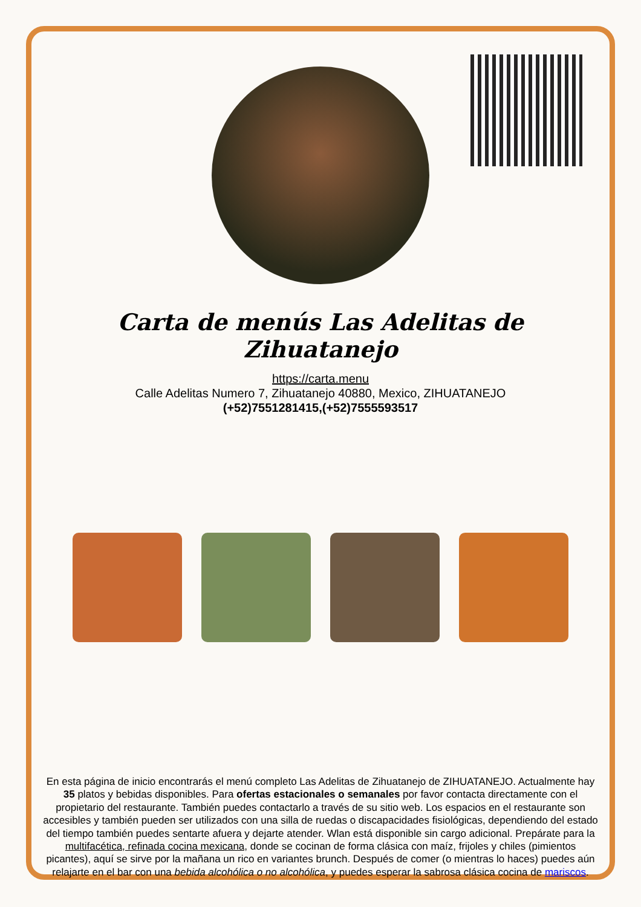Carta de menús Las Adelitas de Zihuatanejo
https://carta.menu
Calle Adelitas Numero 7, Zihuatanejo 40880, Mexico, ZIHUATANEJO
(+52)7551281415,(+52)7555593517
En esta página de inicio encontrarás el menú completo Las Adelitas de Zihuatanejo de ZIHUATANEJO. Actualmente hay 35 platos y bebidas disponibles. Para ofertas estacionales o semanales por favor contacta directamente con el propietario del restaurante. También puedes contactarlo a través de su sitio web. Los espacios en el restaurante son accesibles y también pueden ser utilizados con una silla de ruedas o discapacidades fisiológicas, dependiendo del estado del tiempo también puedes sentarte afuera y dejarte atender. Wlan está disponible sin cargo adicional. Prepárate para la multifacética, refinada cocina mexicana, donde se cocinan de forma clásica con maíz, frijoles y chiles (pimientos picantes), aquí se sirve por la mañana un rico en variantes brunch. Después de comer (o mientras lo haces) puedes aún relajarte en el bar con una bebida alcohólica o no alcohólica, y puedes esperar la sabrosa clásica cocina de mariscos.